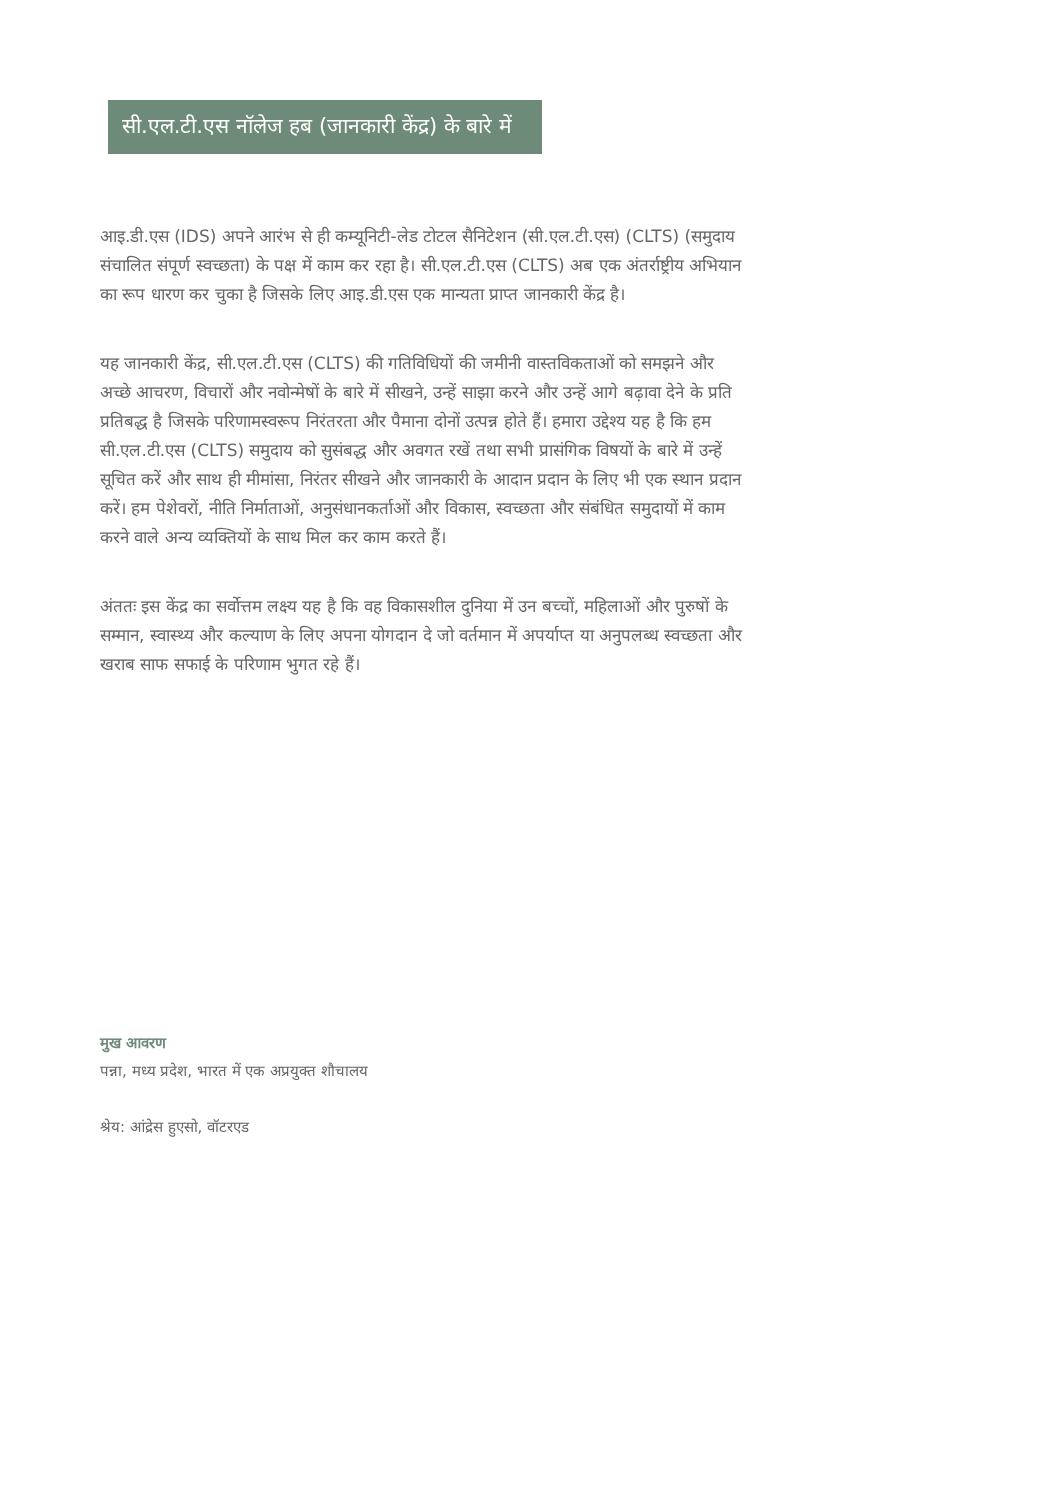सी.एल.टी.एस नॉलेज हब (जानकारी केंद्र) के बारे में
आइ.डी.एस (IDS) अपने आरंभ से ही कम्यूनिटी-लेड टोटल सैनिटेशन (सी.एल.टी.एस) (CLTS) (समुदाय संचालित संपूर्ण स्वच्छता) के पक्ष में काम कर रहा है। सी.एल.टी.एस (CLTS) अब एक अंतर्राष्ट्रीय अभियान का रूप धारण कर चुका है जिसके लिए आइ.डी.एस एक मान्यता प्राप्त जानकारी केंद्र है।
यह जानकारी केंद्र, सी.एल.टी.एस (CLTS) की गतिविधियों की जमीनी वास्तविकताओं को समझने और अच्छे आचरण, विचारों और नवोन्मेषों के बारे में सीखने, उन्हें साझा करने और उन्हें आगे बढ़ावा देने के प्रति प्रतिबद्ध है जिसके परिणामस्वरूप निरंतरता और पैमाना दोनों उत्पन्न होते हैं। हमारा उद्देश्य यह है कि हम सी.एल.टी.एस (CLTS) समुदाय को सुसंबद्ध और अवगत रखें तथा सभी प्रासंगिक विषयों के बारे में उन्हें सूचित करें और साथ ही मीमांसा, निरंतर सीखने और जानकारी के आदान प्रदान के लिए भी एक स्थान प्रदान करें। हम पेशेवरों, नीति निर्माताओं, अनुसंधानकर्ताओं और विकास, स्वच्छता और संबंधित समुदायों में काम करने वाले अन्य व्यक्तियों के साथ मिल कर काम करते हैं।
अंततः इस केंद्र का सर्वोत्तम लक्ष्य यह है कि वह विकासशील दुनिया में उन बच्चों, महिलाओं और पुरुषों के सम्मान, स्वास्थ्य और कल्याण के लिए अपना योगदान दे जो वर्तमान में अपर्याप्त या अनुपलब्ध स्वच्छता और खराब साफ सफाई के परिणाम भुगत रहे हैं।
मुख आवरण
पन्ना, मध्य प्रदेश, भारत में एक अप्रयुक्त शौचालय
श्रेय: आंद्रेस हुएसो, वॉटरएड